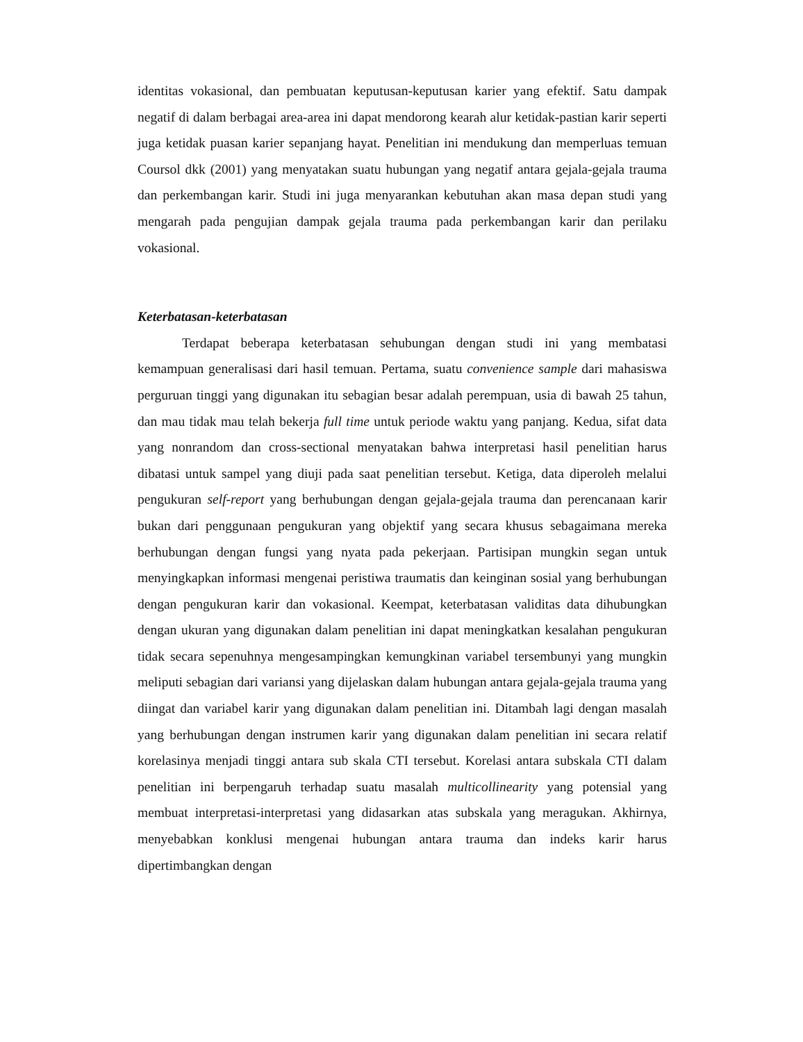identitas vokasional, dan pembuatan keputusan-keputusan karier yang efektif. Satu dampak negatif di dalam berbagai area-area ini dapat mendorong kearah alur ketidak-pastian karir seperti juga ketidak puasan karier sepanjang hayat. Penelitian ini mendukung dan memperluas temuan Coursol dkk (2001) yang menyatakan suatu hubungan yang negatif antara gejala-gejala trauma dan perkembangan karir. Studi ini juga menyarankan kebutuhan akan masa depan studi yang mengarah pada pengujian dampak gejala trauma pada perkembangan karir dan perilaku vokasional.
Keterbatasan-keterbatasan
Terdapat beberapa keterbatasan sehubungan dengan studi ini yang membatasi kemampuan generalisasi dari hasil temuan. Pertama, suatu convenience sample dari mahasiswa perguruan tinggi yang digunakan itu sebagian besar adalah perempuan, usia di bawah 25 tahun, dan mau tidak mau telah bekerja full time untuk periode waktu yang panjang. Kedua, sifat data yang nonrandom dan cross-sectional menyatakan bahwa interpretasi hasil penelitian harus dibatasi untuk sampel yang diuji pada saat penelitian tersebut. Ketiga, data diperoleh melalui pengukuran self-report yang berhubungan dengan gejala-gejala trauma dan perencanaan karir bukan dari penggunaan pengukuran yang objektif yang secara khusus sebagaimana mereka berhubungan dengan fungsi yang nyata pada pekerjaan. Partisipan mungkin segan untuk menyingkapkan informasi mengenai peristiwa traumatis dan keinginan sosial yang berhubungan dengan pengukuran karir dan vokasional. Keempat, keterbatasan validitas data dihubungkan dengan ukuran yang digunakan dalam penelitian ini dapat meningkatkan kesalahan pengukuran tidak secara sepenuhnya mengesampingkan kemungkinan variabel tersembunyi yang mungkin meliputi sebagian dari variansi yang dijelaskan dalam hubungan antara gejala-gejala trauma yang diingat dan variabel karir yang digunakan dalam penelitian ini. Ditambah lagi dengan masalah yang berhubungan dengan instrumen karir yang digunakan dalam penelitian ini secara relatif korelasinya menjadi tinggi antara sub skala CTI tersebut. Korelasi antara subskala CTI dalam penelitian ini berpengaruh terhadap suatu masalah multicollinearity yang potensial yang membuat interpretasi-interpretasi yang didasarkan atas subskala yang meragukan. Akhirnya, menyebabkan konklusi mengenai hubungan antara trauma dan indeks karir harus dipertimbangkan dengan